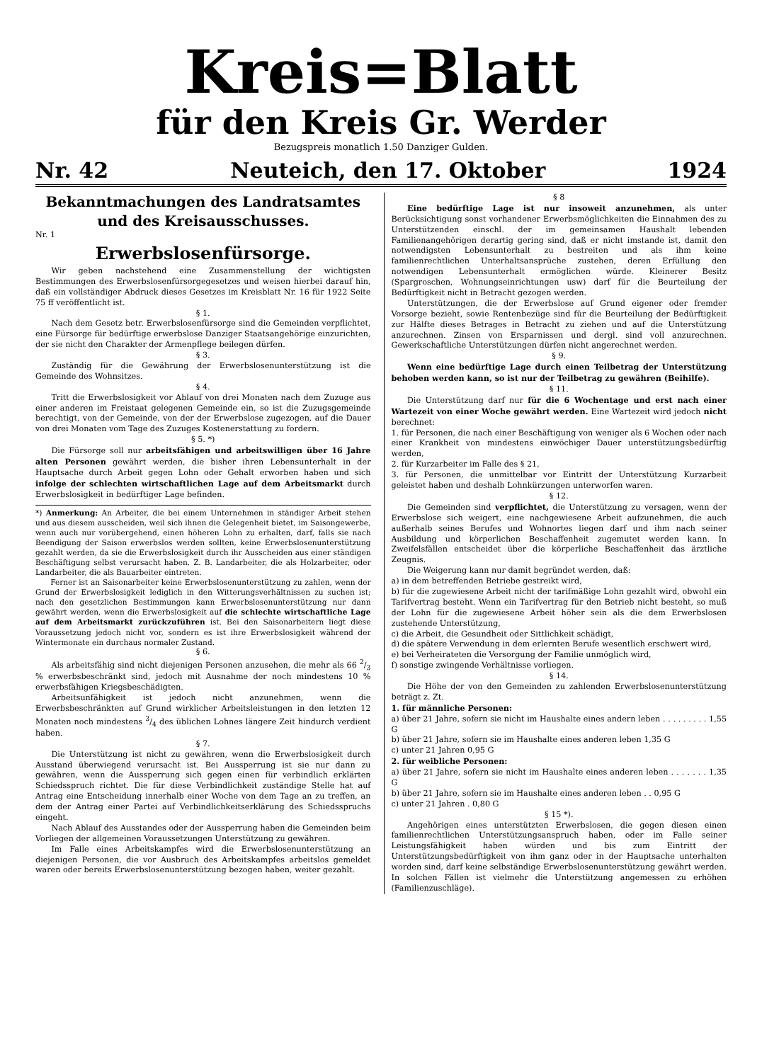Kreis=Blatt
für den Kreis Gr. Werder
Bezugspreis monatlich 1.50 Danziger Gulden.
Nr. 42 Neuteich, den 17. Oktober 1924
Bekanntmachungen des Landratsamtes und des Kreisausschusses.
Nr. 1
Erwerbslosenfürsorge.
Wir geben nachstehend eine Zusammenstellung der wichtigsten Bestimmungen des Erwerbslosenfürsorgegesetzes und weisen hierbei darauf hin, daß ein vollständiger Abdruck dieses Gesetzes im Kreisblatt Nr. 16 für 1922 Seite 75 ff veröffentlicht ist.
§ 1.
Nach dem Gesetz betr. Erwerbslosenfürsorge sind die Gemeinden verpflichtet, eine Fürsorge für bedürftige erwerbslose Danziger Staatsangehörige einzurichten, der sie nicht den Charakter der Armenpflege beilegen dürfen.
§ 3.
Zuständig für die Gewährung der Erwerbslosenunterstützung ist die Gemeinde des Wohnsitzes.
§ 4.
Tritt die Erwerbslosigkeit vor Ablauf von drei Monaten nach dem Zuzuge aus einer anderen im Freistaat gelegenen Gemeinde ein, so ist die Zuzugsgemeinde berechtigt, von der Gemeinde, von der der Erwerbslose zugezogen, auf die Dauer von drei Monaten vom Tage des Zuzuges Kostenerstattung zu fordern.
§ 5. *)
Die Fürsorge soll nur arbeitsfähigen und arbeitswilligen über 16 Jahre alten Personen gewährt werden, die bisher ihren Lebensunterhalt in der Hauptsache durch Arbeit gegen Lohn oder Gehalt erworben haben und sich infolge der schlechten wirtschaftlichen Lage auf dem Arbeitsmarkt durch Erwerbslosigkeit in bedürftiger Lage befinden.
*) Anmerkung: An Arbeiter, die bei einem Unternehmen in ständiger Arbeit stehen und aus diesem ausscheiden, weil sich ihnen die Gelegenheit bietet, im Saisongewerbe, wenn auch nur vorübergehend, einen höheren Lohn zu erhalten, darf, falls sie nach Beendigung der Saison erwerbslos werden sollten, keine Erwerbslosenunterstützung gezahlt werden, da sie die Erwerbslosigkeit durch ihr Ausscheiden aus einer ständigen Beschäftigung selbst verursacht haben. Z. B. Landarbeiter, die als Holzarbeiter, oder Landarbeiter, die als Bauarbeiter eintreten.
Ferner ist an Saisonarbeiter keine Erwerbslosenunterstützung zu zahlen, wenn der Grund der Erwerbslosigkeit lediglich in den Witterungsverhältnissen zu suchen ist; nach den gesetzlichen Bestimmungen kann Erwerbslosenunterstützung nur dann gewährt werden, wenn die Erwerbslosigkeit auf die schlechte wirtschaftliche Lage auf dem Arbeitsmarkt zurückzuführen ist. Bei den Saisonarbeitern liegt diese Voraussetzung jedoch nicht vor, sondern es ist ihre Erwerbslosigkeit während der Wintermonate ein durchaus normaler Zustand.
§ 6.
Als arbeitsfähig sind nicht diejenigen Personen anzusehen, die mehr als 66 2/3 % erwerbsbeschränkt sind, jedoch mit Ausnahme der noch mindestens 10 % erwerbsfähigen Kriegsbeschädigten.
Arbeitsunfähigkeit ist jedoch nicht anzunehmen, wenn die Erwerbsbeschränkten auf Grund wirklicher Arbeitsleistungen in den letzten 12 Monaten noch mindestens 3/4 des üblichen Lohnes längere Zeit hindurch verdient haben.
§ 7.
Die Unterstützung ist nicht zu gewähren, wenn die Erwerbslosigkeit durch Ausstand überwiegend verursacht ist. Bei Aussperrung ist sie nur dann zu gewähren, wenn die Aussperrung sich gegen einen für verbindlich erklärten Schiedsspruch richtet. Die für diese Verbindlichkeit zuständige Stelle hat auf Antrag eine Entscheidung innerhalb einer Woche von dem Tage an zu treffen, an dem der Antrag einer Partei auf Verbindlichkeitserklärung des Schiedsspruchs eingeht.
Nach Ablauf des Ausstandes oder der Aussperrung haben die Gemeinden beim Vorliegen der allgemeinen Voraussetzungen Unterstützung zu gewähren.
Im Falle eines Arbeitskampfes wird die Erwerbslosenunterstützung an diejenigen Personen, die vor Ausbruch des Arbeitskampfes arbeitslos gemeldet waren oder bereits Erwerbslosenunterstützung bezogen haben, weiter gezahlt.
§ 8
Eine bedürftige Lage ist nur insoweit anzunehmen, als unter Berücksichtigung sonst vorhandener Erwerbsmöglichkeiten die Einnahmen des zu Unterstützenden einschl. der im gemeinsamen Haushalt lebenden Familienangehörigen derartig gering sind, daß er nicht imstande ist, damit den notwendigsten Lebensunterhalt zu bestreiten und als ihm keine familienrechtlichen Unterhaltsansprüche zustehen, deren Erfüllung den notwendigen Lebensunterhalt ermöglichen würde. Kleinerer Besitz (Spargroschen, Wohnungseinrichtungen usw) darf für die Beurteilung der Bedürftigkeit nicht in Betracht gezogen werden.
Unterstützungen, die der Erwerbslose auf Grund eigener oder fremder Vorsorge bezieht, sowie Rentenbezüge sind für die Beurteilung der Bedürftigkeit zur Hälfte dieses Betrages in Betracht zu ziehen und auf die Unterstützung anzurechnen. Zinsen von Ersparnissen und dergl. sind voll anzurechnen. Gewerkschaftliche Unterstützungen dürfen nicht angerechnet werden.
§ 9.
Wenn eine bedürftige Lage durch einen Teilbetrag der Unterstützung behoben werden kann, so ist nur der Teilbetrag zu gewähren (Beihilfe).
§ 11.
Die Unterstützung darf nur für die 6 Wochentage und erst nach einer Wartezeit von einer Woche gewährt werden. Eine Wartezeit wird jedoch nicht berechnet:
1. für Personen, die nach einer Beschäftigung von weniger als 6 Wochen oder nach einer Krankheit von mindestens einwöchiger Dauer unterstützungsbedürftig werden,
2. für Kurzarbeiter im Falle des § 21,
3. für Personen, die unmittelbar vor Eintritt der Unterstützung Kurzarbeit geleistet haben und deshalb Lohnkürzungen unterworfen waren.
§ 12.
Die Gemeinden sind verpflichtet, die Unterstützung zu versagen, wenn der Erwerbslose sich weigert, eine nachgewiesene Arbeit aufzunehmen, die auch außerhalb seines Berufes und Wohnortes liegen darf und ihm nach seiner Ausbildung und körperlichen Beschaffenheit zugemutet werden kann. In Zweifelsfällen entscheidet über die körperliche Beschaffenheit das ärztliche Zeugnis.
Die Weigerung kann nur damit begründet werden, daß:
a) in dem betreffenden Betriebe gestreikt wird,
b) für die zugewiesene Arbeit nicht der tarifmäßige Lohn gezahlt wird, obwohl ein Tarifvertrag besteht. Wenn ein Tarifvertrag für den Betrieb nicht besteht, so muß der Lohn für die zugewiesene Arbeit höher sein als die dem Erwerbslosen zustehende Unterstützung,
c) die Arbeit, die Gesundheit oder Sittlichkeit schädigt,
d) die spätere Verwendung in dem erlernten Berufe wesentlich erschwert wird,
e) bei Verheirateten die Versorgung der Familie unmöglich wird,
f) sonstige zwingende Verhältnisse vorliegen.
§ 14.
Die Höhe der von den Gemeinden zu zahlenden Erwerbslosenunterstützung beträgt z. Zt.
1. für männliche Personen:
a) über 21 Jahre, sofern sie nicht im Haushalte eines andern leben . . . . . . . . . 1,55 G
b) über 21 Jahre, sofern sie im Haushalte eines anderen leben 1,35 G
c) unter 21 Jahren 0,95 G
2. für weibliche Personen:
a) über 21 Jahre, sofern sie nicht im Haushalte eines anderen leben . . . . . . . 1,35 G
b) über 21 Jahre, sofern sie im Haushalte eines anderen leben . . 0,95 G
c) unter 21 Jahren . 0,80 G
§ 15 *).
Angehörigen eines unterstützten Erwerbslosen, die gegen diesen einen familienrechtlichen Unterstützungsanspruch haben, oder im Falle seiner Leistungsfähigkeit haben würden und bis zum Eintritt der Unterstützungsbedürftigkeit von ihm ganz oder in der Hauptsache unterhalten worden sind, darf keine selbständige Erwerbslosenunterstützung gewährt werden. In solchen Fällen ist vielmehr die Unterstützung angemessen zu erhöhen (Familienzuschläge).